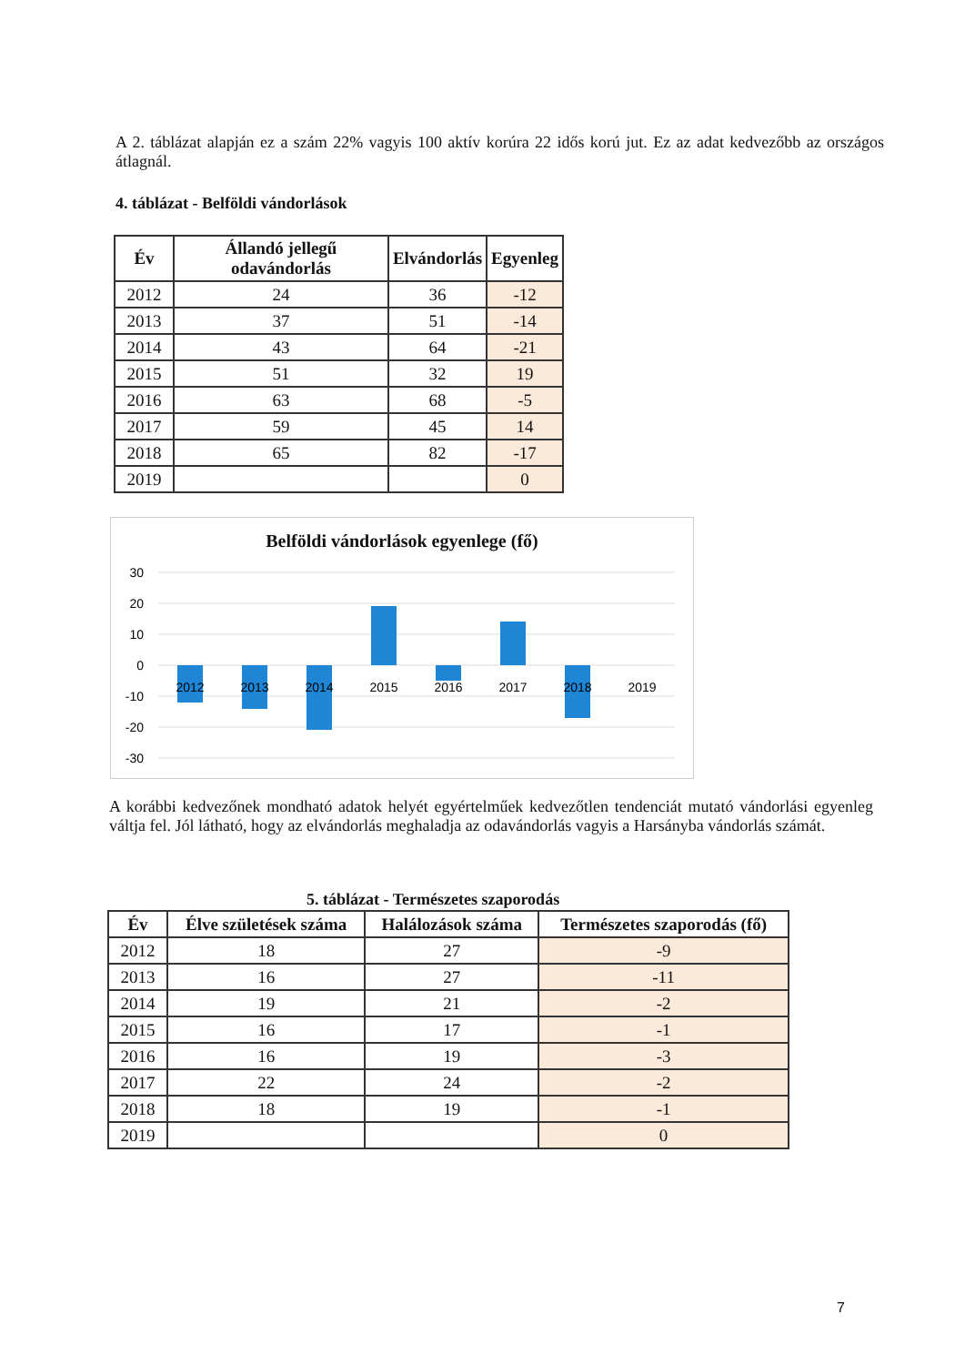A 2. táblázat alapján ez a szám 22% vagyis 100 aktív korúra 22 idős korú jut. Ez az adat kedvezőbb az országos átlagnál.
4. táblázat - Belföldi vándorlások
| Év | Állandó jellegű odavándorlás | Elvándorlás | Egyenleg |
| --- | --- | --- | --- |
| 2012 | 24 | 36 | -12 |
| 2013 | 37 | 51 | -14 |
| 2014 | 43 | 64 | -21 |
| 2015 | 51 | 32 | 19 |
| 2016 | 63 | 68 | -5 |
| 2017 | 59 | 45 | 14 |
| 2018 | 65 | 82 | -17 |
| 2019 | | | 0 |
Belföldi vándorlások egyenlege (fő)
30
20
10
0
-10
-20
-30
2012
2013
2014
2015
2016
2017
2018
2019
A korábbi kedvezőnek mondható adatok helyét egyértelműek kedvezőtlen tendenciát mutató vándorlási egyenleg váltja fel. Jól látható, hogy az elvándorlás meghaladja az odavándorlás vagyis a Harsányba vándorlás számát.
5. táblázat - Természetes szaporodás
| Év | Élve születések száma | Halálozások száma | Természetes szaporodás (fő) |
| --- | --- | --- | --- |
| 2012 | 18 | 27 | -9 |
| 2013 | 16 | 27 | -11 |
| 2014 | 19 | 21 | -2 |
| 2015 | 16 | 17 | -1 |
| 2016 | 16 | 19 | -3 |
| 2017 | 22 | 24 | -2 |
| 2018 | 18 | 19 | -1 |
| 2019 | | | 0 |
7